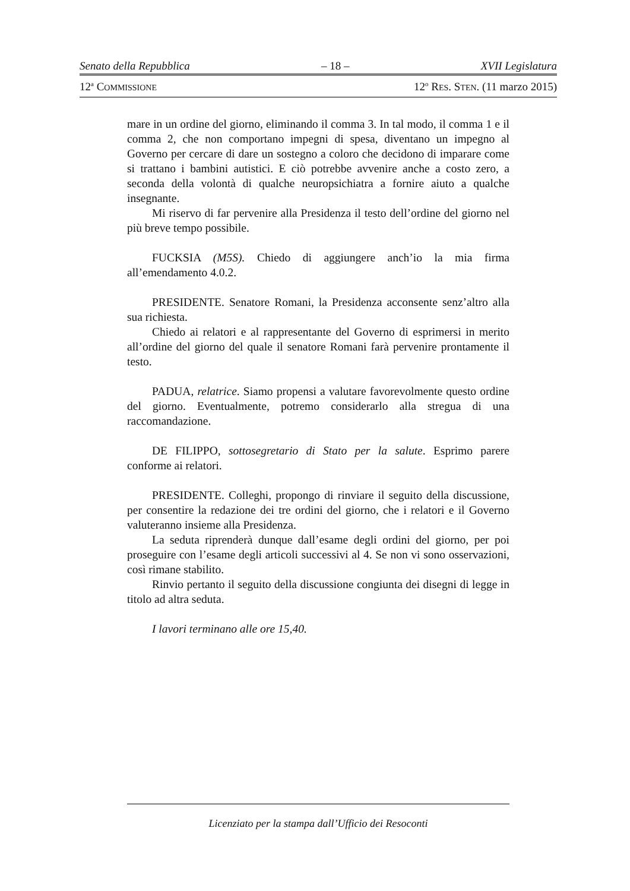Senato della Repubblica – 18 – XVII Legislatura
12<sup>a</sup> COMMISSIONE 12<sup>o</sup> RES. STEN. (11 marzo 2015)
mare in un ordine del giorno, eliminando il comma 3. In tal modo, il comma 1 e il comma 2, che non comportano impegni di spesa, diventano un impegno al Governo per cercare di dare un sostegno a coloro che decidono di imparare come si trattano i bambini autistici. E ciò potrebbe avvenire anche a costo zero, a seconda della volontà di qualche neuropsichiatra a fornire aiuto a qualche insegnante.
Mi riservo di far pervenire alla Presidenza il testo dell’ordine del giorno nel più breve tempo possibile.
FUCKSIA (M5S). Chiedo di aggiungere anch’io la mia firma all’emendamento 4.0.2.
PRESIDENTE. Senatore Romani, la Presidenza acconsente senz’altro alla sua richiesta.
Chiedo ai relatori e al rappresentante del Governo di esprimersi in merito all’ordine del giorno del quale il senatore Romani farà pervenire prontamente il testo.
PADUA, relatrice. Siamo propensi a valutare favorevolmente questo ordine del giorno. Eventualmente, potremo considerarlo alla stregua di una raccomandazione.
DE FILIPPO, sottosegretario di Stato per la salute. Esprimo parere conforme ai relatori.
PRESIDENTE. Colleghi, propongo di rinviare il seguito della discussione, per consentire la redazione dei tre ordini del giorno, che i relatori e il Governo valuteranno insieme alla Presidenza.
La seduta riprenderà dunque dall’esame degli ordini del giorno, per poi proseguire con l’esame degli articoli successivi al 4. Se non vi sono osservazioni, così rimane stabilito.
Rinvio pertanto il seguito della discussione congiunta dei disegni di legge in titolo ad altra seduta.
I lavori terminano alle ore 15,40.
Licenziato per la stampa dall’Ufficio dei Resoconti